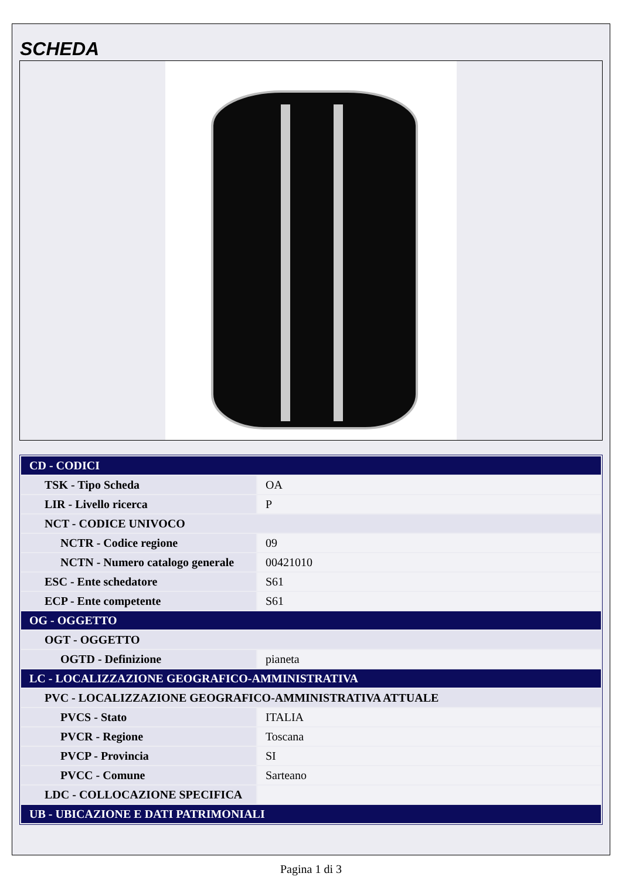SCHEDA
| CD - CODICI | |
| TSK - Tipo Scheda | OA |
| LIR - Livello ricerca | P |
| NCT - CODICE UNIVOCO | |
| NCTR - Codice regione | 09 |
| NCTN - Numero catalogo generale | 00421010 |
| ESC - Ente schedatore | S61 |
| ECP - Ente competente | S61 |
| OG - OGGETTO | |
| OGT - OGGETTO | |
| OGTD - Definizione | pianeta |
| LC - LOCALIZZAZIONE GEOGRAFICO-AMMINISTRATIVA | |
| PVC - LOCALIZZAZIONE GEOGRAFICO-AMMINISTRATIVA ATTUALE | |
| PVCS - Stato | ITALIA |
| PVCR - Regione | Toscana |
| PVCP - Provincia | SI |
| PVCC - Comune | Sarteano |
| LDC - COLLOCAZIONE SPECIFICA | |
| UB - UBICAZIONE E DATI PATRIMONIALI | |
Pagina 1 di 3